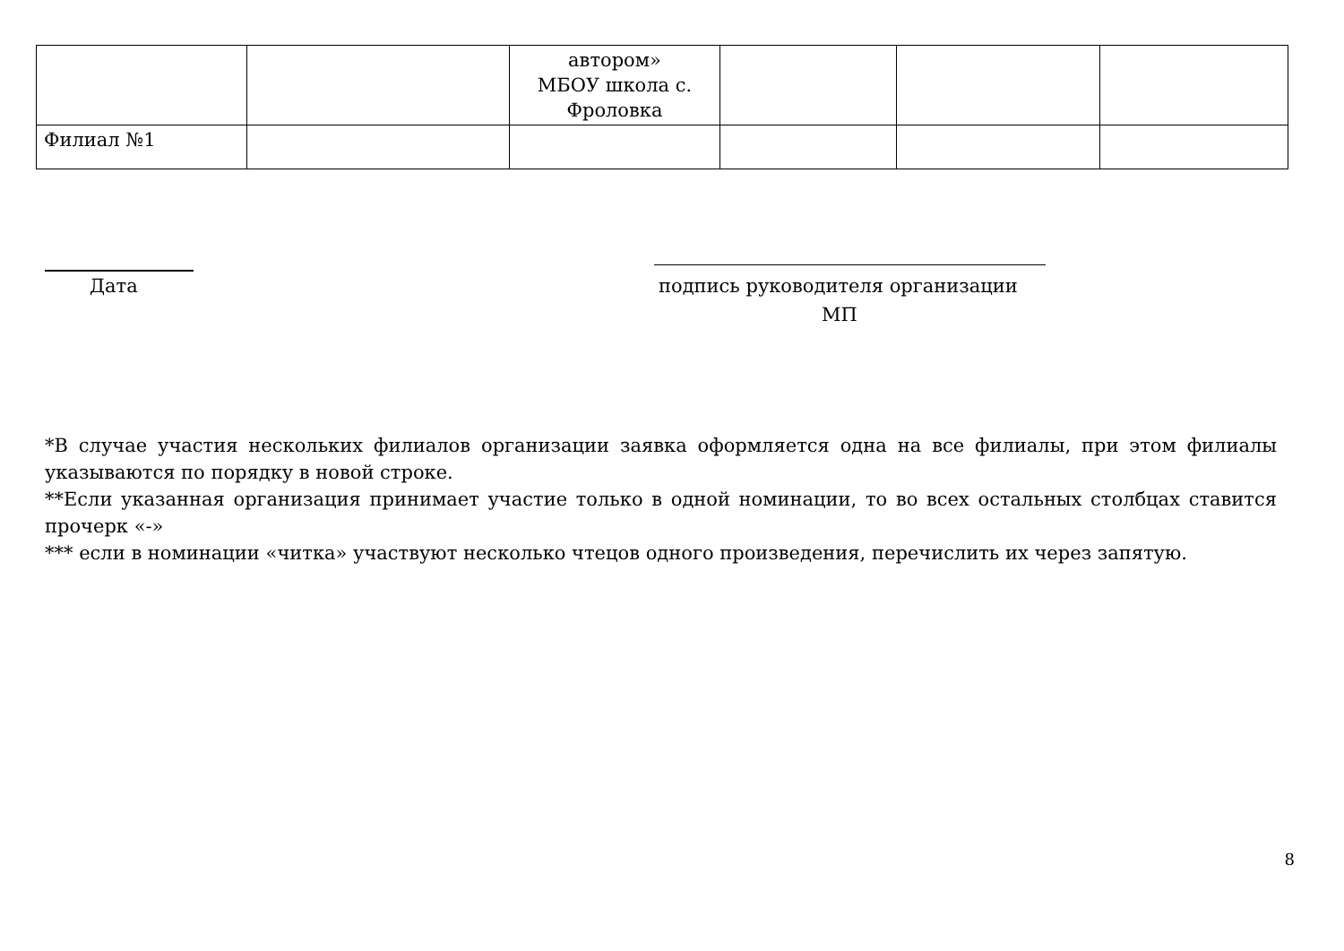| | | автором» МБОУ школа с. Фроловка | | | |
| Филиал №1 | | | | | |
Дата
подпись руководителя организации
МП
*В случае участия нескольких филиалов организации заявка оформляется одна на все филиалы, при этом филиалы указываются по порядку в новой строке.
**Если указанная организация принимает участие только в одной номинации, то во всех остальных столбцах ставится прочерк «-»
*** если в номинации «читка» участвуют несколько чтецов одного произведения, перечислить их через запятую.
8